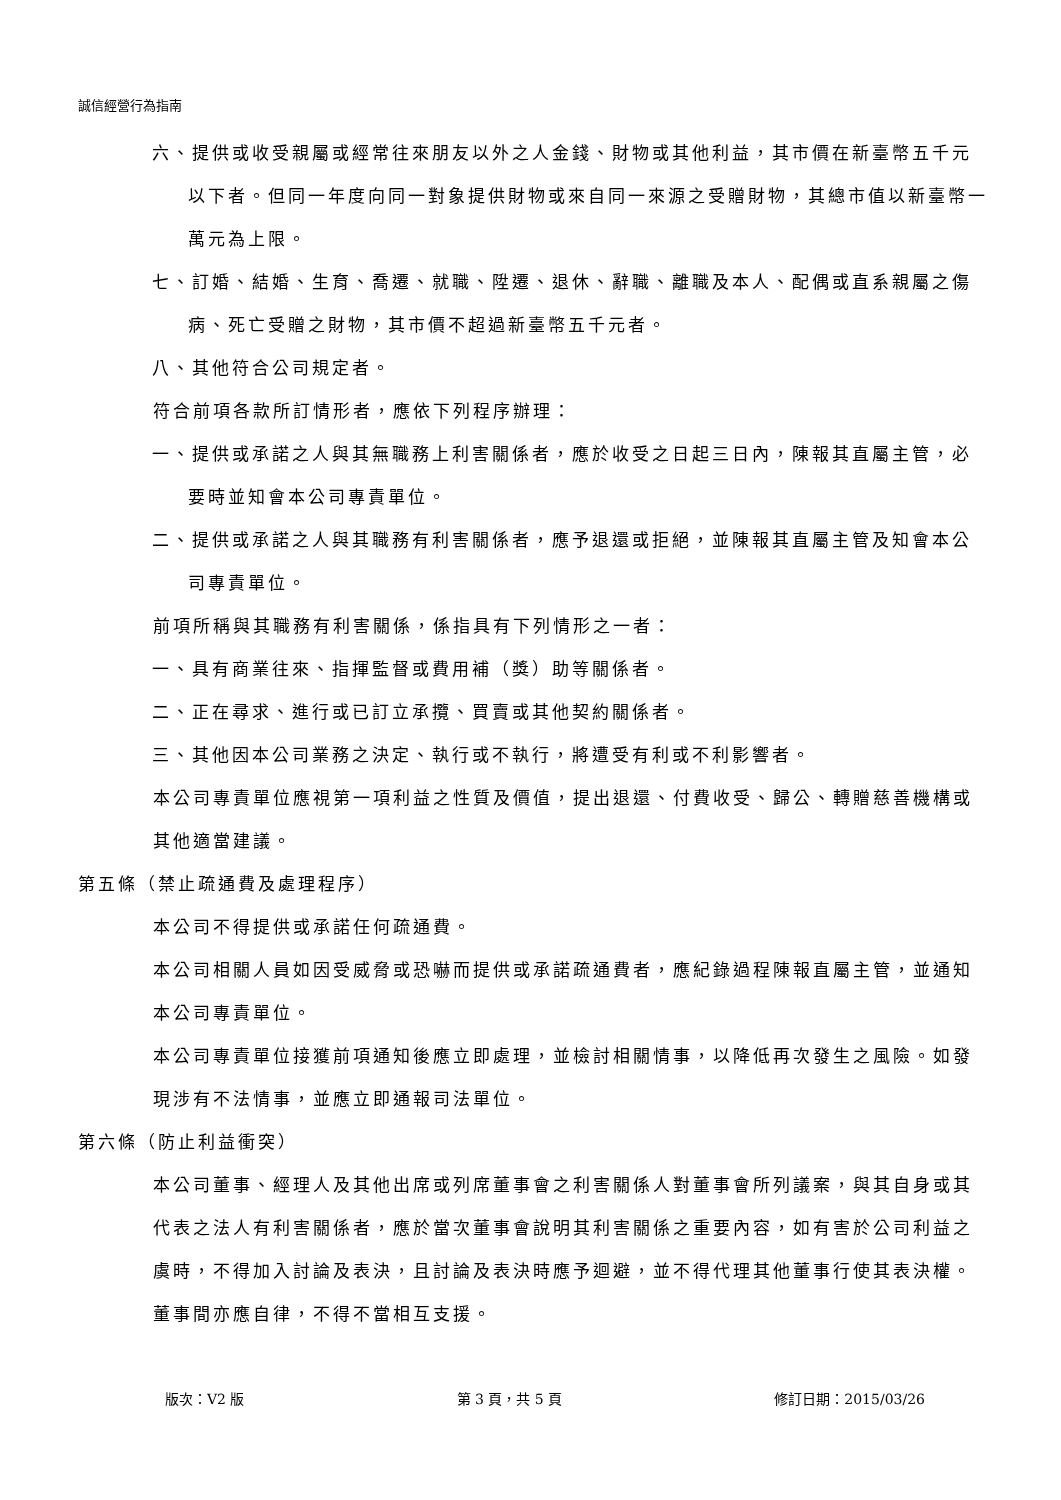誠信經營行為指南
六、提供或收受親屬或經常往來朋友以外之人金錢、財物或其他利益，其市價在新臺幣五千元以下者。但同一年度向同一對象提供財物或來自同一來源之受贈財物，其總市值以新臺幣一萬元為上限。
七、訂婚、結婚、生育、喬遷、就職、陞遷、退休、辭職、離職及本人、配偶或直系親屬之傷病、死亡受贈之財物，其市價不超過新臺幣五千元者。
八、其他符合公司規定者。
符合前項各款所訂情形者，應依下列程序辦理：
一、提供或承諾之人與其無職務上利害關係者，應於收受之日起三日內，陳報其直屬主管，必要時並知會本公司專責單位。
二、提供或承諾之人與其職務有利害關係者，應予退還或拒絕，並陳報其直屬主管及知會本公司專責單位。
前項所稱與其職務有利害關係，係指具有下列情形之一者：
一、具有商業往來、指揮監督或費用補（獎）助等關係者。
二、正在尋求、進行或已訂立承攬、買賣或其他契約關係者。
三、其他因本公司業務之決定、執行或不執行，將遭受有利或不利影響者。
本公司專責單位應視第一項利益之性質及價值，提出退還、付費收受、歸公、轉贈慈善機構或其他適當建議。
第五條（禁止疏通費及處理程序）
本公司不得提供或承諾任何疏通費。
本公司相關人員如因受威脅或恐嚇而提供或承諾疏通費者，應紀錄過程陳報直屬主管，並通知本公司專責單位。
本公司專責單位接獲前項通知後應立即處理，並檢討相關情事，以降低再次發生之風險。如發現涉有不法情事，並應立即通報司法單位。
第六條（防止利益衝突）
本公司董事、經理人及其他出席或列席董事會之利害關係人對董事會所列議案，與其自身或其代表之法人有利害關係者，應於當次董事會說明其利害關係之重要內容，如有害於公司利益之虞時，不得加入討論及表決，且討論及表決時應予迴避，並不得代理其他董事行使其表決權。董事間亦應自律，不得不當相互支援。
版次：V2 版 第 3 頁，共 5 頁 修訂日期：2015/03/26